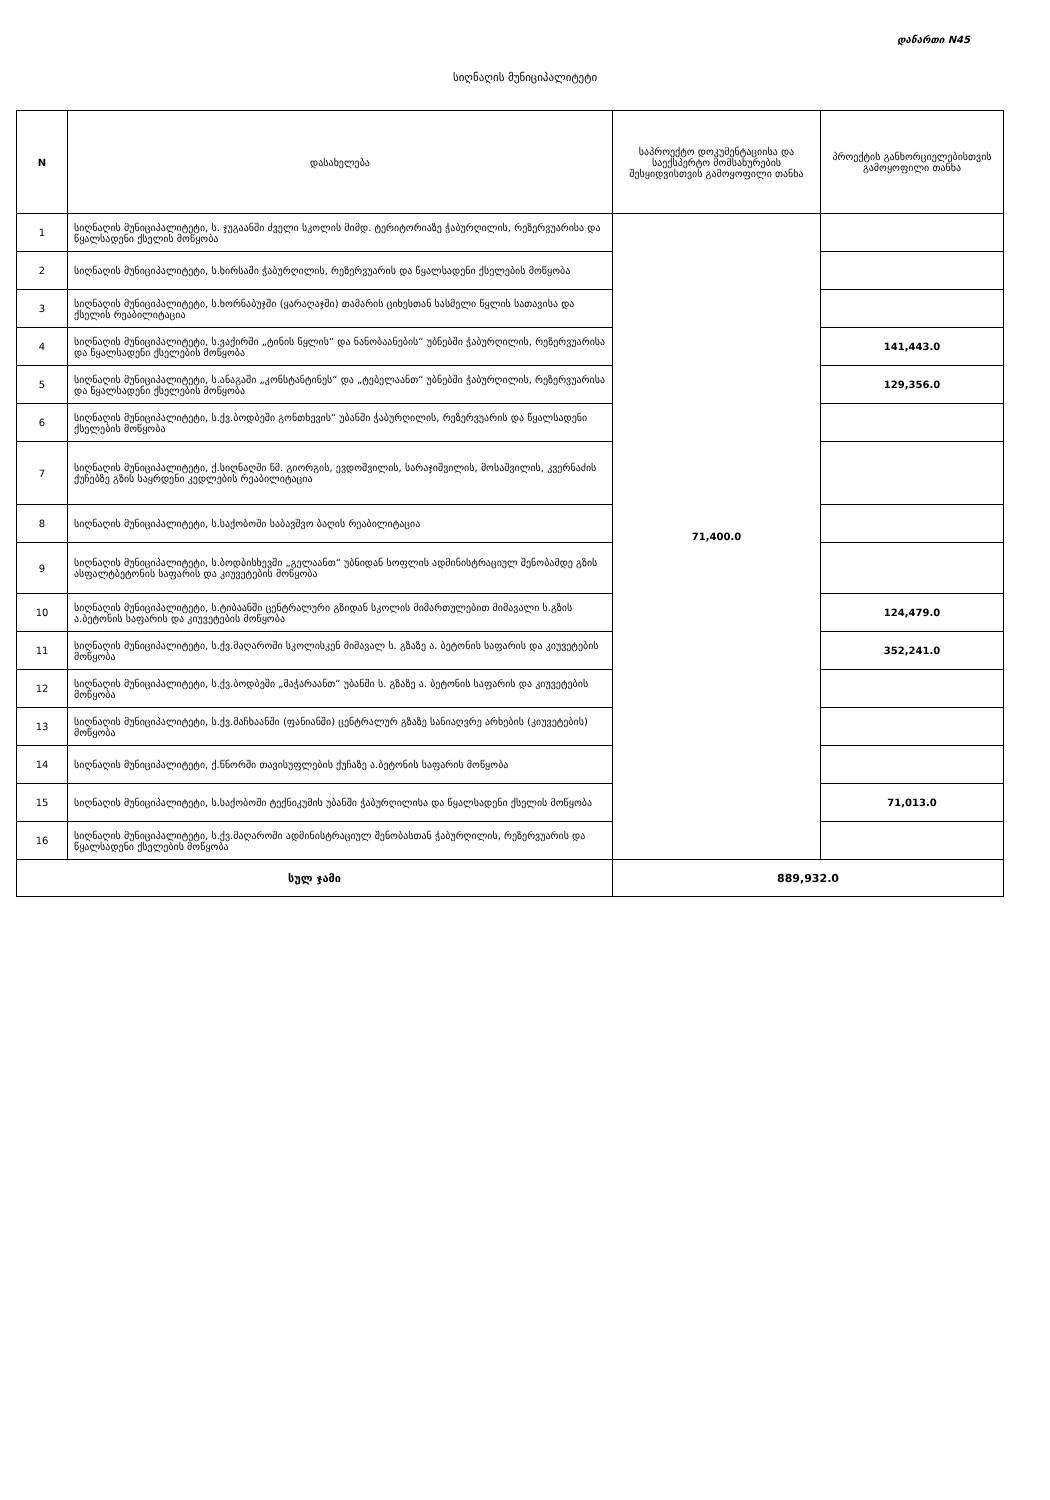დანართი N45
სიღნაღის მუნიციპალიტეტი
| N | დასახელება | საპროექტო დოკუმენტაციისა და საექსპერტო მომსახურების შესყიდვისთვის გამოყოფილი თანხა | პროექტის განხორციელებისთვის გამოყოფილი თანხა |
| --- | --- | --- | --- |
| 1 | სიღნაღის მუნიციპალიტეტი, ს. ჯუგაანში ძველი სკოლის მიმდ. ტერიტორიაზე ჭაბურღილის, რეზერვუარისა და წყალსადენი ქსელის მოწყობა | 71,400.0 | |
| 2 | სიღნაღის მუნიციპალიტეტი, ს.ხირსაში ჭაბურღილის, რეზერვუარის და წყალსადენი ქსელების მოწყობა | | |
| 3 | სიღნაღის მუნიციპალიტეტი, ს.ხორნაბუჯში (ყარაღაჯში) თამარის ციხესთან სასმელი წყლის სათავისა და ქსელის რეაბილიტაცია | | |
| 4 | სიღნაღის მუნიციპალიტეტი, ს.ვაქირში „ტინის წყლის“ და ნანობაანების“ უბნებში ჭაბურღილის, რეზერვუარისა და წყალსადენი ქსელების მოწყობა | | 141,443.0 |
| 5 | სიღნაღის მუნიციპალიტეტი, ს.ანაგაში „კონსტანტინეს“ და „ტებელაანთ“ უბნებში ჭაბურღილის, რეზერვუარისა და წყალსადენი ქსელების მოწყობა | | 129,356.0 |
| 6 | სიღნაღის მუნიციპალიტეტი, ს.ქვ.ბოდბეში გონთხევის“ უბანში ჭაბურღილის, რეზერვუარის და წყალსადენი ქსელების მოწყობა | | |
| 7 | სიღნაღის მუნიციპალიტეტი, ქ.სიღნაღში წმ. გიორგის, ევდოშვილის, სარაჯიშვილის, მოსაშვილის, კვერნაძის ქუჩებზე გზის საყრდენი კედლების რეაბილიტაცია | | |
| 8 | სიღნაღის მუნიციპალიტეტი, ს.საქობოში საბავშვო ბაღის რეაბილიტაცია | | |
| 9 | სიღნაღის მუნიციპალიტეტი, ს.ბოდბისხევში „გელაანთ“ უბნიდან სოფლის ადმინისტრაციულ შენობამდე გზის ასფალტბეტონის საფარის და კიუვეტების მოწყობა | | |
| 10 | სიღნაღის მუნიციპალიტეტი, ს.ტიბაანში ცენტრალური გზიდან სკოლის მიმართულებით მიმავალი ს.გზის ა.ბეტონის საფარის და კიუვეტების მოწყობა | | 124,479.0 |
| 11 | სიღნაღის მუნიციპალიტეტი, ს.ქვ.მაღაროში სკოლისკენ მიმავალ ს. გზაზე ა. ბეტონის საფარის და კიუვეტების მოწყობა | | 352,241.0 |
| 12 | სიღნაღის მუნიციპალიტეტი, ს.ქვ.ბოდბეში „მაჭარაანთ“ უბანში ს. გზაზე ა. ბეტონის საფარის და კიუვეტების მოწყობა | | |
| 13 | სიღნაღის მუნიციპალიტეტი, ს.ქვ.მაჩხაანში (ფანიანში) ცენტრალურ გზაზე სანიაღვრე არხების (კიუვეტების) მოწყობა | | |
| 14 | სიღნაღის მუნიციპალიტეტი, ქ.წნორში თავისუფლების ქუჩაზე ა.ბეტონის საფარის მოწყობა | | |
| 15 | სიღნაღის მუნიციპალიტეტი, ს.საქობოში ტექნიკუმის უბანში ჭაბურღილისა და წყალსადენი ქსელის მოწყობა | | 71,013.0 |
| 16 | სიღნაღის მუნიციპალიტეტი, ს.ქვ.მაღაროში ადმინისტრაციულ შენობასთან ჭაბურღილის, რეზერვუარის და წყალსადენი ქსელების მოწყობა | | |
| სულ ჯამი | | 889,932.0 | |